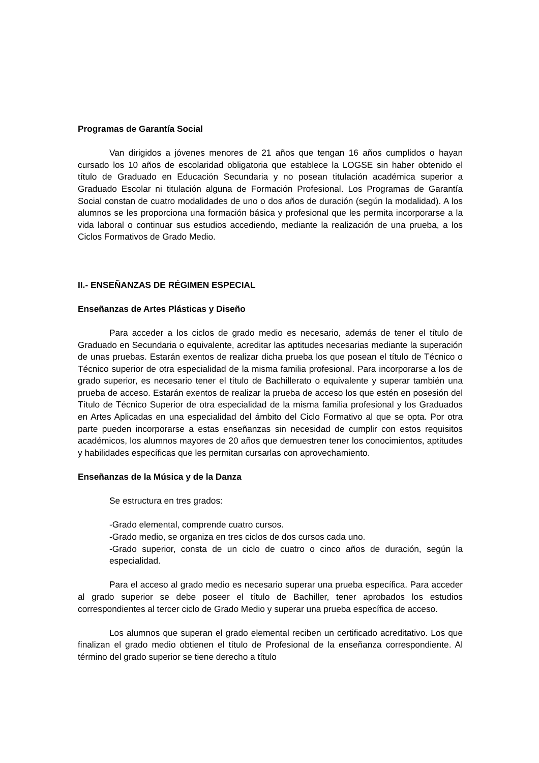Programas de Garantía Social
Van dirigidos a jóvenes menores de 21 años que tengan 16 años cumplidos o hayan cursado los 10 años de escolaridad obligatoria que establece la LOGSE sin haber obtenido el título de Graduado en Educación Secundaria y no posean titulación académica superior a Graduado Escolar ni titulación alguna de Formación Profesional. Los Programas de Garantía Social constan de cuatro modalidades de uno o dos años de duración (según la modalidad). A los alumnos se les proporciona una formación básica y profesional que les permita incorporarse a la vida laboral o continuar sus estudios accediendo, mediante la realización de una prueba, a los Ciclos Formativos de Grado Medio.
II.- ENSEÑANZAS DE RÉGIMEN ESPECIAL
Enseñanzas de Artes Plásticas y Diseño
Para acceder a los ciclos de grado medio es necesario, además de tener el título de Graduado en Secundaria o equivalente, acreditar las aptitudes necesarias mediante la superación de unas pruebas. Estarán exentos de realizar dicha prueba los que posean el título de Técnico o Técnico superior de otra especialidad de la misma familia profesional. Para incorporarse a los de grado superior, es necesario tener el título de Bachillerato o equivalente y superar también una prueba de acceso. Estarán exentos de realizar la prueba de acceso los que estén en posesión del Título de Técnico Superior de otra especialidad de la misma familia profesional y los Graduados en Artes Aplicadas en una especialidad del ámbito del Ciclo Formativo al que se opta. Por otra parte pueden incorporarse a estas enseñanzas sin necesidad de cumplir con estos requisitos académicos, los alumnos mayores de 20 años que demuestren tener los conocimientos, aptitudes y habilidades específicas que les permitan cursarlas con aprovechamiento.
Enseñanzas de la Música y de la Danza
Se estructura en tres grados:
-Grado elemental, comprende cuatro cursos.
-Grado medio, se organiza en tres ciclos de dos cursos cada uno.
-Grado superior, consta de un ciclo de cuatro o cinco años de duración, según la especialidad.
Para el acceso al grado medio es necesario superar una prueba específica. Para acceder al grado superior se debe poseer el título de Bachiller, tener aprobados los estudios correspondientes al tercer ciclo de Grado Medio y superar una prueba específica de acceso.
Los alumnos que superan el grado elemental reciben un certificado acreditativo. Los que finalizan el grado medio obtienen el título de Profesional de la enseñanza correspondiente. Al término del grado superior se tiene derecho a título